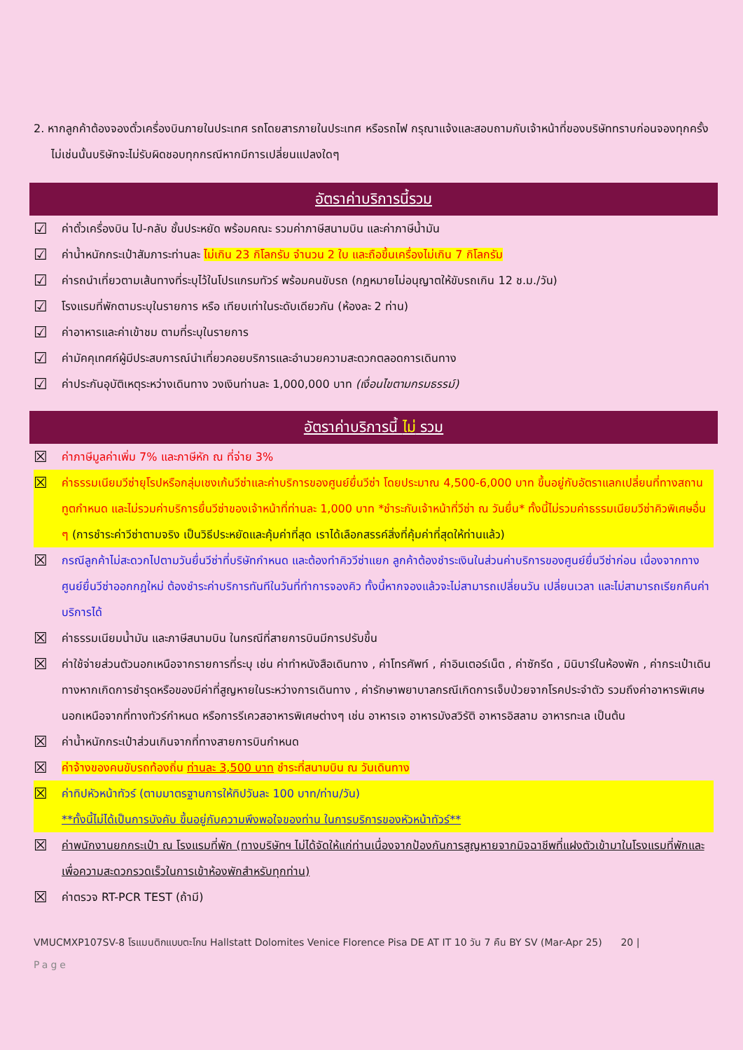2. หากลูกค้าต้องจองตั๋วเครื่องบินภายในประเทศ รถโดยสารภายในประเทศ หรือรถไฟ กรุณาแจ้งและสอบถามกับเจ้าหน้าที่ของบริษัททราบก่อนจองทุกครั้ง ไม่เช่นนั้นบริษัทจะไม่รับผิดชอบทุกกรณีหากมีการเปลี่ยนแปลงใดๆ
อัตราค่าบริการนี้รวม
☑ ค่าตั๋วเครื่องบิน ไป-กลับ ชั้นประหยัด พร้อมคณะ รวมค่าภาษีสนามบิน และค่าภาษีน้ำมัน
☑ ค่าน้ำหนักกระเป๋าสัมภาระท่านละ ไม่เกิน 23 กิโลกรัม จำนวน 2 ใบ และถือขึ้นเครื่องไม่เกิน 7 กิโลกรัม
☑ ค่ารถนำเที่ยวตามเส้นทางที่ระบุไว้ในโปรแกรมทัวร์ พร้อมคนขับรถ (กฎหมายไม่อนุญาตให้ขับรถเกิน 12 ช.ม./วัน)
☑ โรงแรมที่พักตามระบุในรายการ หรือ เทียบเท่าในระดับเดียวกัน (ห้องละ 2 ท่าน)
☑ ค่าอาหารและค่าเข้าชม ตามที่ระบุในรายการ
☑ ค่ามัคคุเทศก์ผู้มีประสบการณ์นำเที่ยวคอยบริการและอำนวยความสะดวกตลอดการเดินทาง
☑ ค่าประกันอุบัติเหตุระหว่างเดินทาง วงเงินท่านละ 1,000,000 บาท (เงื่อนไขตามกรมธรรม์)
อัตราค่าบริการนี้ ไม่ รวม
☒ ค่าภาษีมูลค่าเพิ่ม 7% และภาษีหัก ณ ที่จ่าย 3%
☒ ค่าธรรมเนียมวีซ่ายุโรปหรือกลุ่มเชงเก้นวีซ่าและค่าบริการของศูนย์ยื่นวีซ่า โดยประมาณ 4,500-6,000 บาท ขึ้นอยู่กับอัตราแลกเปลี่ยนที่ทางสถานทูตกำหนด และไม่รวมค่าบริการยื่นวีซ่าของเจ้าหน้าที่ท่านละ 1,000 บาท *ชำระกับเจ้าหน้าที่วีซ่า ณ วันยื่น* ทั้งนี้ไม่รวมค่าธรรมเนียมวีซ่าคิวพิเศษอื่น ๆ (การชำระค่าวีซ่าตามจริง เป็นวิธีประหยัดและคุ้มค่าที่สุด เราได้เลือกสรรค์สิ่งที่คุ้มค่าที่สุดให้ท่านแล้ว)
☒ กรณีลูกค้าไม่สะดวกไปตามวันยื่นวีซ่าที่บริษัทกำหนด และต้องทำคิววีซ่าแยก ลูกค้าต้องชำระเงินในส่วนค่าบริการของศูนย์ยื่นวีซ่าก่อน เนื่องจากทางศูนย์ยื่นวีซ่าออกกฎใหม่ ต้องชำระค่าบริการทันทีในวันที่ทำการจองคิว ทั้งนี้หากจองแล้วจะไม่สามารถเปลี่ยนวัน เปลี่ยนเวลา และไม่สามารถเรียกคืนค่าบริการได้
☒ ค่าธรรมเนียมน้ำมัน และภาษีสนามบิน ในกรณีที่สายการบินมีการปรับขึ้น
☒ ค่าใช้จ่ายส่วนตัวนอกเหนือจากรายการที่ระบุ เช่น ค่าทำหนังสือเดินทาง , ค่าโทรศัพท์ , ค่าอินเตอร์เน็ต , ค่าซักรีด , มินิบาร์ในห้องพัก , ค่ากระเป๋าเดินทางหากเกิดการชำรุดหรือของมีค่าที่สูญหายในระหว่างการเดินทาง , ค่ารักษาพยาบาลกรณีเกิดการเจ็บป่วยจากโรคประจำตัว รวมถึงค่าอาหารพิเศษนอกเหนือจากที่ทางทัวร์กำหนด หรือการรีเควสอาหารพิเศษต่างๆ เช่น อาหารเจ อาหารมังสวิรัติ อาหารอิสลาม อาหารทะเล เป็นต้น
☒ ค่าน้ำหนักกระเป๋าส่วนเกินจากที่ทางสายการบินกำหนด
☒ ค่าจ้างของคนขับรถท้องถิ่น ท่านละ 3,500 บาท ชำระที่สนามบิน ณ วันเดินทาง
☒ ค่าทิปหัวหน้าทัวร์ (ตามมาตรฐานการให้ทิปวันละ 100 บาท/ท่าน/วัน)
**ทั้งนี้ไม่ได้เป็นการบังคับ ขึ้นอยู่กับความพึงพอใจของท่าน ในการบริการของหัวหน้าทัวร์**
☒ ค่าพนักงานยกกระเป๋า ณ โรงแรมที่พัก (ทางบริษัทฯ ไม่ได้จัดให้แก่ท่านเนื่องจากป้องกันการสูญหายจากมิจฉาชีพที่แฝงตัวเข้ามาในโรงแรมที่พักและเพื่อความสะดวกรวดเร็วในการเข้าห้องพักสำหรับทุกท่าน)
☒ ค่าตรวจ RT-PCR TEST (ถ้ามี)
VMUCMXP107SV-8 โรแมนติกแบบตะโกน Hallstatt Dolomites Venice Florence Pisa DE AT IT 10 วัน 7 คืน BY SV (Mar-Apr 25) 20 |
Page